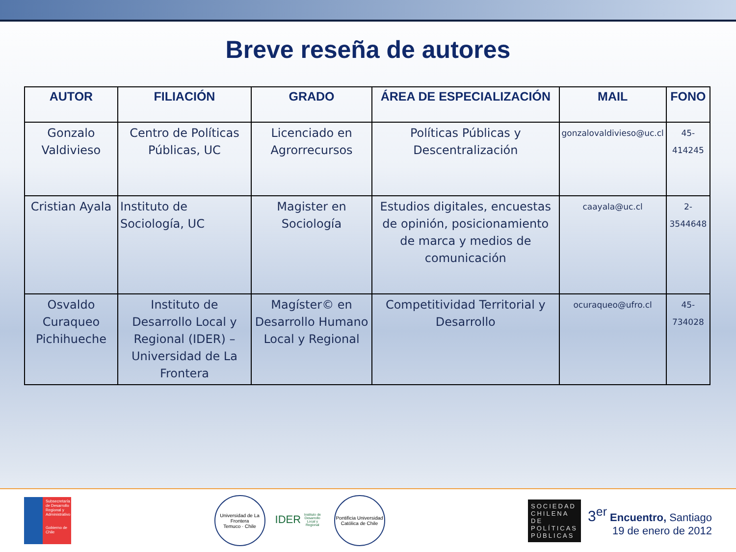Breve reseña de autores
| AUTOR | FILIACIÓN | GRADO | ÁREA DE ESPECIALIZACIÓN | MAIL | FONO |
| --- | --- | --- | --- | --- | --- |
| Gonzalo Valdivieso | Centro de Políticas Públicas, UC | Licenciado en Agrorrecursos | Políticas Públicas y Descentralización | gonzalovaldivieso@uc.cl | 45-414245 |
| Cristian Ayala | Instituto de Sociología, UC | Magister en Sociología | Estudios digitales, encuestas de opinión, posicionamiento de marca y medios de comunicación | caayala@uc.cl | 2-3544648 |
| Osvaldo Curaqueo Pichihueche | Instituto de Desarrollo Local y Regional (IDER) – Universidad de La Frontera | Magíster© en Desarrollo Humano Local y Regional | Competitividad Territorial y Desarrollo | ocuraqueo@ufro.cl | 45- 734028 |
Subsecretaría de Desarrollo Regional y Administrativo
Gobierno de Chile
Universidad de La Frontera
Temuco · Chile
IDER
Instituto de Desarrollo Local y Regional
Pontificia Universidad Católica de Chile
SOCIEDAD CHILENA DE POLÍTICAS PÚBLICAS
3<sup>er</sup> Encuentro, Santiago
19 de enero de 2012